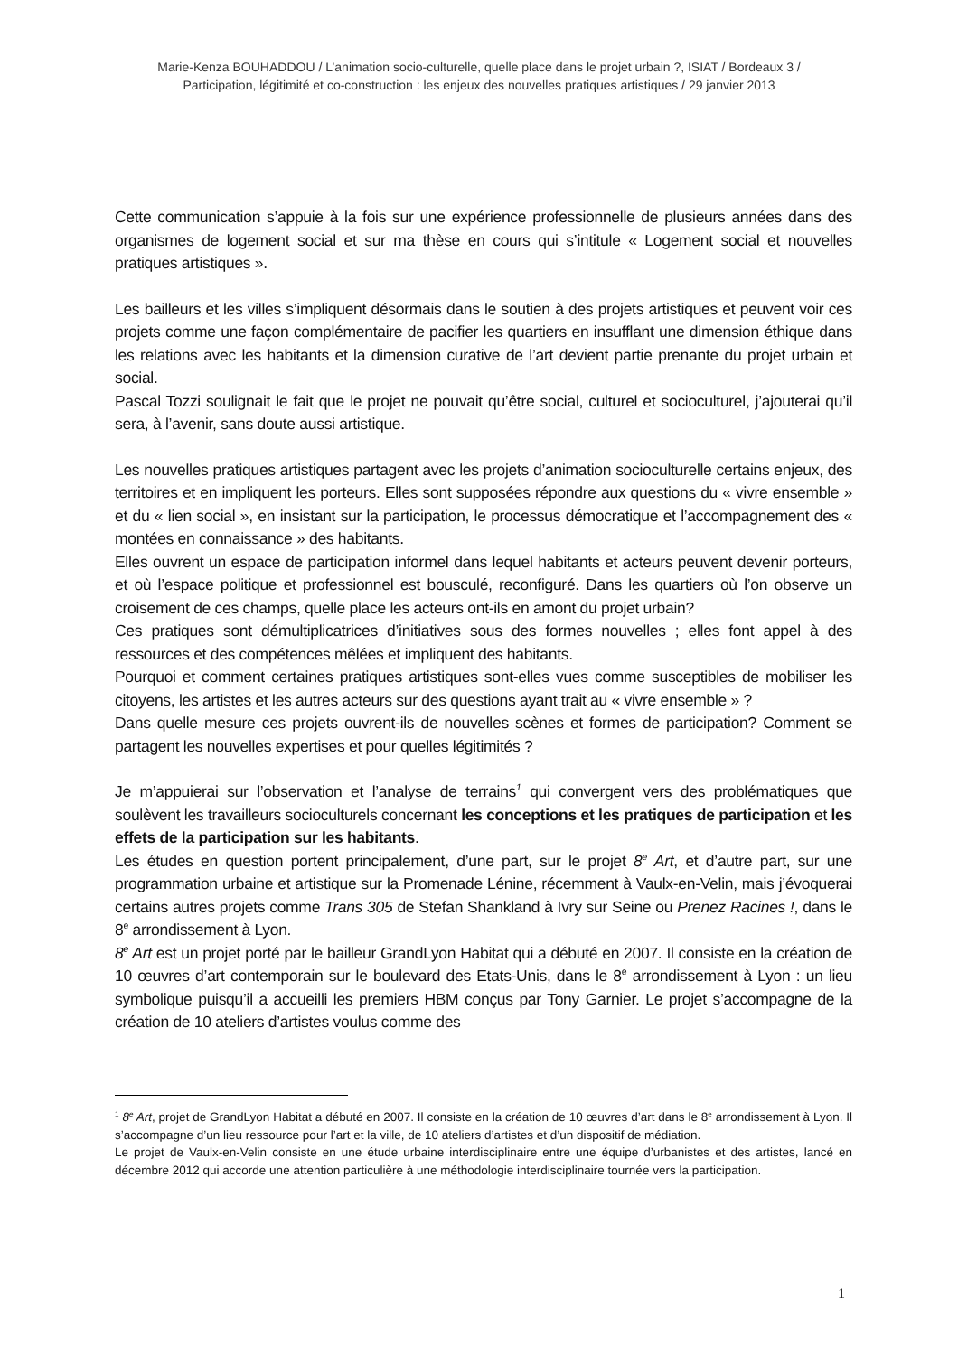Marie-Kenza BOUHADDOU / L’animation socio-culturelle, quelle place dans le projet urbain ?, ISIAT / Bordeaux 3 /
Participation, légitimité et co-construction : les enjeux des nouvelles pratiques artistiques / 29 janvier 2013
Cette communication s’appuie à la fois sur une expérience professionnelle de plusieurs années dans des organismes de logement social et sur ma thèse en cours qui s’intitule « Logement social et nouvelles pratiques artistiques ».
Les bailleurs et les villes s’impliquent désormais dans le soutien à des projets artistiques et peuvent voir ces projets comme une façon complémentaire de pacifier les quartiers en insufflant une dimension éthique dans les relations avec les habitants et la dimension curative de l’art devient partie prenante du projet urbain et social.
Pascal Tozzi soulignait le fait que le projet ne pouvait qu’être social, culturel et socioculturel, j’ajouterai qu’il sera, à l’avenir, sans doute aussi artistique.
Les nouvelles pratiques artistiques partagent avec les projets d’animation socioculturelle certains enjeux, des territoires et en impliquent les porteurs. Elles sont supposées répondre aux questions du « vivre ensemble » et du « lien social », en insistant sur la participation, le processus démocratique et l’accompagnement des « montées en connaissance » des habitants.
Elles ouvrent un espace de participation informel dans lequel habitants et acteurs peuvent devenir porteurs, et où l’espace politique et professionnel est bousculé, reconfiguré. Dans les quartiers où l’on observe un croisement de ces champs, quelle place les acteurs ont-ils en amont du projet urbain?
Ces pratiques sont démultiplicatrices d’initiatives sous des formes nouvelles ; elles font appel à des ressources et des compétences mêlées et impliquent des habitants.
Pourquoi et comment certaines pratiques artistiques sont-elles vues comme susceptibles de mobiliser les citoyens, les artistes et les autres acteurs sur des questions ayant trait au « vivre ensemble » ?
Dans quelle mesure ces projets ouvrent-ils de nouvelles scènes et formes de participation? Comment se partagent les nouvelles expertises et pour quelles légitimités ?
Je m’appuierai sur l’observation et l’analyse de terrains<sup>1</sup> qui convergent vers des problématiques que soulèvent les travailleurs socioculturels concernant les conceptions et les pratiques de participation et les effets de la participation sur les habitants.
Les études en question portent principalement, d’une part, sur le projet 8<sup>e</sup> Art, et d’autre part, sur une programmation urbaine et artistique sur la Promenade Lénine, récemment à Vaulx-en-Velin, mais j’évoquerai certains autres projets comme Trans 305 de Stefan Shankland à Ivry sur Seine ou Prenez Racines !, dans le 8<sup>e</sup> arrondissement à Lyon.
8<sup>e</sup> Art est un projet porté par le bailleur GrandLyon Habitat qui a débuté en 2007. Il consiste en la création de 10 œuvres d’art contemporain sur le boulevard des Etats-Unis, dans le 8<sup>e</sup> arrondissement à Lyon : un lieu symbolique puisqu’il a accueilli les premiers HBM conçus par Tony Garnier. Le projet s’accompagne de la création de 10 ateliers d’artistes voulus comme des
<sup>1</sup> 8<sup>e</sup> Art, projet de GrandLyon Habitat a débuté en 2007. Il consiste en la création de 10 œuvres d’art dans le 8<sup>e</sup> arrondissement à Lyon. Il s’accompagne d’un lieu ressource pour l’art et la ville, de 10 ateliers d’artistes et d’un dispositif de médiation.
Le projet de Vaulx-en-Velin consiste en une étude urbaine interdisciplinaire entre une équipe d’urbanistes et des artistes, lancé en décembre 2012 qui accorde une attention particulière à une méthodologie interdisciplinaire tournée vers la participation.
1